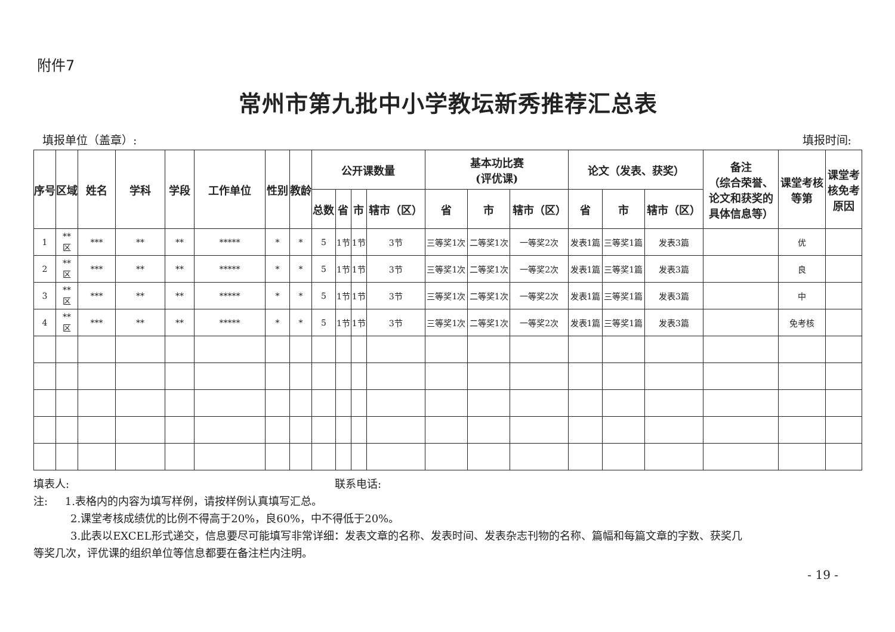附件7
常州市第九批中小学教坛新秀推荐汇总表
填报单位（盖章）: 填报时间:
| 序号 | 区域 | 姓名 | 学科 | 学段 | 工作单位 | 性别 | 教龄 | 公开课数量 | | | | 基本功比赛 (评优课) | | | 论文（发表、获奖） | | | 备注 （综合荣誉、论文和获奖的具体信息等） | 课堂考核等第 | 课堂考核免考原因 |
| --- | --- | --- | --- | --- | --- | --- | --- | --- | --- | --- | --- | --- | --- | --- | --- | --- | --- | --- | --- | --- |
| | | | | | | | | 总数 | 省 | 市 | 辖市（区） | 省 | 市 | 辖市（区） | 省 | 市 | 辖市（区） | | | |
| 1 | ** 区 | *** | ** | ** | ***** | * | * | 5 | 1节 | 1节 | 3节 | 三等奖1次 | 二等奖1次 | 一等奖2次 | 发表1篇 | 三等奖1篇 | 发表3篇 | | 优 | |
| 2 | ** 区 | *** | ** | ** | ***** | * | * | 5 | 1节 | 1节 | 3节 | 三等奖1次 | 二等奖1次 | 一等奖2次 | 发表1篇 | 三等奖1篇 | 发表3篇 | | 良 | |
| 3 | ** 区 | *** | ** | ** | ***** | * | * | 5 | 1节 | 1节 | 3节 | 三等奖1次 | 二等奖1次 | 一等奖2次 | 发表1篇 | 三等奖1篇 | 发表3篇 | | 中 | |
| 4 | ** 区 | *** | ** | ** | ***** | * | * | 5 | 1节 | 1节 | 3节 | 三等奖1次 | 二等奖1次 | 一等奖2次 | 发表1篇 | 三等奖1篇 | 发表3篇 | | 免考核 | |
填表人: 联系电话:
注: 1.表格内的内容为填写样例，请按样例认真填写汇总。
2.课堂考核成绩优的比例不得高于20%，良60%，中不得低于20%。
3.此表以EXCEL形式递交，信息要尽可能填写非常详细：发表文章的名称、发表时间、发表杂志刊物的名称、篇幅和每篇文章的字数、获奖几
等奖几次，评优课的组织单位等信息都要在备注栏内注明。
- 19 -